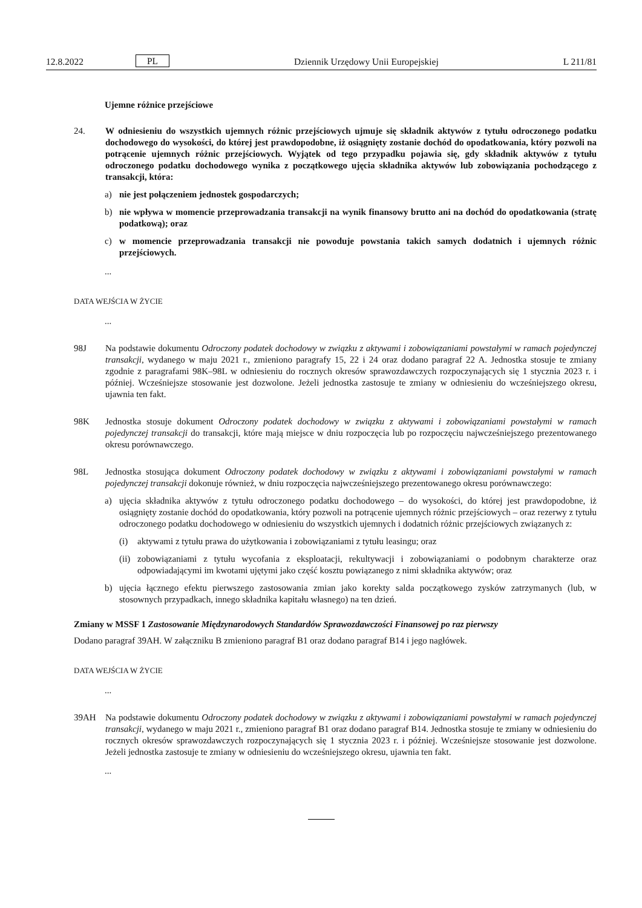12.8.2022 PL Dziennik Urzędowy Unii Europejskiej L 211/81
Ujemne różnice przejściowe
24. W odniesieniu do wszystkich ujemnych różnic przejściowych ujmuje się składnik aktywów z tytułu odroczonego podatku dochodowego do wysokości, do której jest prawdopodobne, iż osiągnięty zostanie dochód do opodatkowania, który pozwoli na potrącenie ujemnych różnic przejściowych. Wyjątek od tego przypadku pojawia się, gdy składnik aktywów z tytułu odroczonego podatku dochodowego wynika z początkowego ujęcia składnika aktywów lub zobowiązania pochodzącego z transakcji, która:
a) nie jest połączeniem jednostek gospodarczych;
b) nie wpływa w momencie przeprowadzania transakcji na wynik finansowy brutto ani na dochód do opodatkowania (stratę podatkową); oraz
c) w momencie przeprowadzania transakcji nie powoduje powstania takich samych dodatnich i ujemnych różnic przejściowych.
...
DATA WEJŚCIA W ŻYCIE
...
98J Na podstawie dokumentu Odroczony podatek dochodowy w związku z aktywami i zobowiązaniami powstałymi w ramach pojedynczej transakcji, wydanego w maju 2021 r., zmieniono paragrafy 15, 22 i 24 oraz dodano paragraf 22 A. Jednostka stosuje te zmiany zgodnie z paragrafami 98K–98L w odniesieniu do rocznych okresów sprawozdawczych rozpoczynających się 1 stycznia 2023 r. i później. Wcześniejsze stosowanie jest dozwolone. Jeżeli jednostka zastosuje te zmiany w odniesieniu do wcześniejszego okresu, ujawnia ten fakt.
98K Jednostka stosuje dokument Odroczony podatek dochodowy w związku z aktywami i zobowiązaniami powstałymi w ramach pojedynczej transakcji do transakcji, które mają miejsce w dniu rozpoczęcia lub po rozpoczęciu najwcześniejszego prezentowanego okresu porównawczego.
98L Jednostka stosująca dokument Odroczony podatek dochodowy w związku z aktywami i zobowiązaniami powstałymi w ramach pojedynczej transakcji dokonuje również, w dniu rozpoczęcia najwcześniejszego prezentowanego okresu porównawczego:
a) ujęcia składnika aktywów z tytułu odroczonego podatku dochodowego – do wysokości, do której jest prawdopodobne, iż osiągnięty zostanie dochód do opodatkowania, który pozwoli na potrącenie ujemnych różnic przejściowych – oraz rezerwy z tytułu odroczonego podatku dochodowego w odniesieniu do wszystkich ujemnych i dodatnich różnic przejściowych związanych z:
(i) aktywami z tytułu prawa do użytkowania i zobowiązaniami z tytułu leasingu; oraz
(ii) zobowiązaniami z tytułu wycofania z eksploatacji, rekultywacji i zobowiązaniami o podobnym charakterze oraz odpowiadającymi im kwotami ujętymi jako część kosztu powiązanego z nimi składnika aktywów; oraz
b) ujęcia łącznego efektu pierwszego zastosowania zmian jako korekty salda początkowego zysków zatrzymanych (lub, w stosownych przypadkach, innego składnika kapitału własnego) na ten dzień.
Zmiany w MSSF 1 Zastosowanie Międzynarodowych Standardów Sprawozdawczości Finansowej po raz pierwszy
Dodano paragraf 39AH. W załączniku B zmieniono paragraf B1 oraz dodano paragraf B14 i jego nagłówek.
DATA WEJŚCIA W ŻYCIE
...
39AH Na podstawie dokumentu Odroczony podatek dochodowy w związku z aktywami i zobowiązaniami powstałymi w ramach pojedynczej transakcji, wydanego w maju 2021 r., zmieniono paragraf B1 oraz dodano paragraf B14. Jednostka stosuje te zmiany w odniesieniu do rocznych okresów sprawozdawczych rozpoczynających się 1 stycznia 2023 r. i później. Wcześniejsze stosowanie jest dozwolone. Jeżeli jednostka zastosuje te zmiany w odniesieniu do wcześniejszego okresu, ujawnia ten fakt.
...